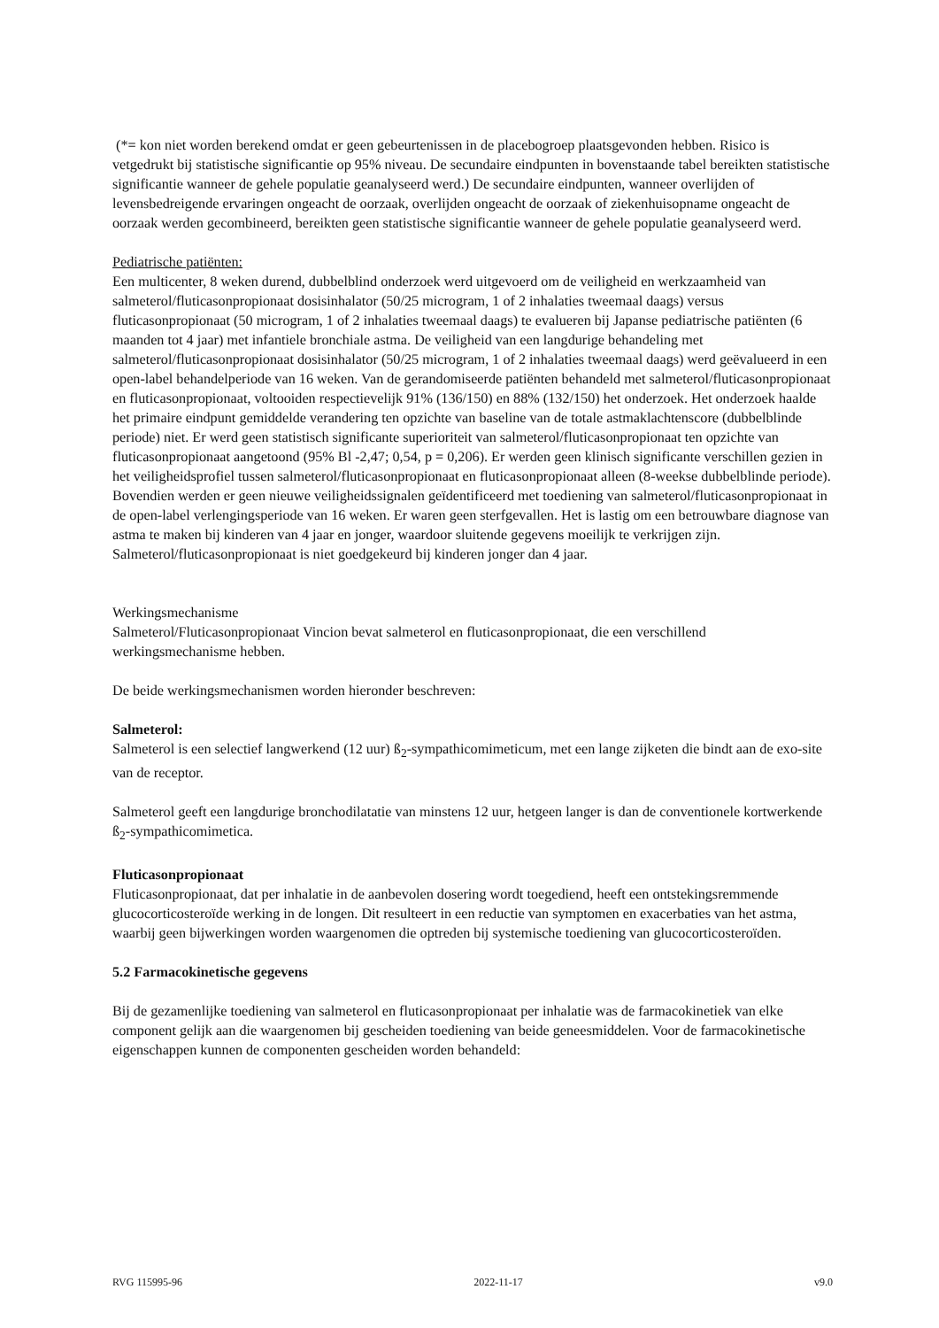(*= kon niet worden berekend omdat er geen gebeurtenissen in de placebogroep plaatsgevonden hebben. Risico is vetgedrukt bij statistische significantie op 95% niveau. De secundaire eindpunten in bovenstaande tabel bereikten statistische significantie wanneer de gehele populatie geanalyseerd werd.) De secundaire eindpunten, wanneer overlijden of levensbedreigende ervaringen ongeacht de oorzaak, overlijden ongeacht de oorzaak of ziekenhuisopname ongeacht de oorzaak werden gecombineerd, bereikten geen statistische significantie wanneer de gehele populatie geanalyseerd werd.
Pediatrische patiënten:
Een multicenter, 8 weken durend, dubbelblind onderzoek werd uitgevoerd om de veiligheid en werkzaamheid van salmeterol/fluticasonpropionaat dosisinhalator (50/25 microgram, 1 of 2 inhalaties tweemaal daags) versus fluticasonpropionaat (50 microgram, 1 of 2 inhalaties tweemaal daags) te evalueren bij Japanse pediatrische patiënten (6 maanden tot 4 jaar) met infantiele bronchiale astma. De veiligheid van een langdurige behandeling met salmeterol/fluticasonpropionaat dosisinhalator (50/25 microgram, 1 of 2 inhalaties tweemaal daags) werd geëvalueerd in een open-label behandelperiode van 16 weken. Van de gerandomiseerde patiënten behandeld met salmeterol/fluticasonpropionaat en fluticasonpropionaat, voltooiden respectievelijk 91% (136/150) en 88% (132/150) het onderzoek. Het onderzoek haalde het primaire eindpunt gemiddelde verandering ten opzichte van baseline van de totale astmaklachtenscore (dubbelblinde periode) niet. Er werd geen statistisch significante superioriteit van salmeterol/fluticasonpropionaat ten opzichte van fluticasonpropionaat aangetoond (95% Bl -2,47; 0,54, p = 0,206). Er werden geen klinisch significante verschillen gezien in het veiligheidsprofiel tussen salmeterol/fluticasonpropionaat en fluticasonpropionaat alleen (8-weekse dubbelblinde periode). Bovendien werden er geen nieuwe veiligheidssignalen geïdentificeerd met toediening van salmeterol/fluticasonpropionaat in de open-label verlengingsperiode van 16 weken. Er waren geen sterfgevallen. Het is lastig om een betrouwbare diagnose van astma te maken bij kinderen van 4 jaar en jonger, waardoor sluitende gegevens moeilijk te verkrijgen zijn.
Salmeterol/fluticasonpropionaat is niet goedgekeurd bij kinderen jonger dan 4 jaar.
Werkingsmechanisme
Salmeterol/Fluticasonpropionaat Vincion bevat salmeterol en fluticasonpropionaat, die een verschillend werkingsmechanisme hebben.
De beide werkingsmechanismen worden hieronder beschreven:
Salmeterol:
Salmeterol is een selectief langwerkend (12 uur) ß<sub>2</sub>-sympathicomimeticum, met een lange zijketen die bindt aan de exo-site van de receptor.
Salmeterol geeft een langdurige bronchodilatatie van minstens 12 uur, hetgeen langer is dan de conventionele kortwerkende ß<sub>2</sub>-sympathicomimetica.
Fluticasonpropionaat
Fluticasonpropionaat, dat per inhalatie in de aanbevolen dosering wordt toegediend, heeft een ontstekingsremmende glucocorticosteroïde werking in de longen. Dit resulteert in een reductie van symptomen en exacerbaties van het astma, waarbij geen bijwerkingen worden waargenomen die optreden bij systemische toediening van glucocorticosteroïden.
5.2 Farmacokinetische gegevens
Bij de gezamenlijke toediening van salmeterol en fluticasonpropionaat per inhalatie was de farmacokinetiek van elke component gelijk aan die waargenomen bij gescheiden toediening van beide geneesmiddelen. Voor de farmacokinetische eigenschappen kunnen de componenten gescheiden worden behandeld:
RVG 115995-96 2022-11-17 v9.0